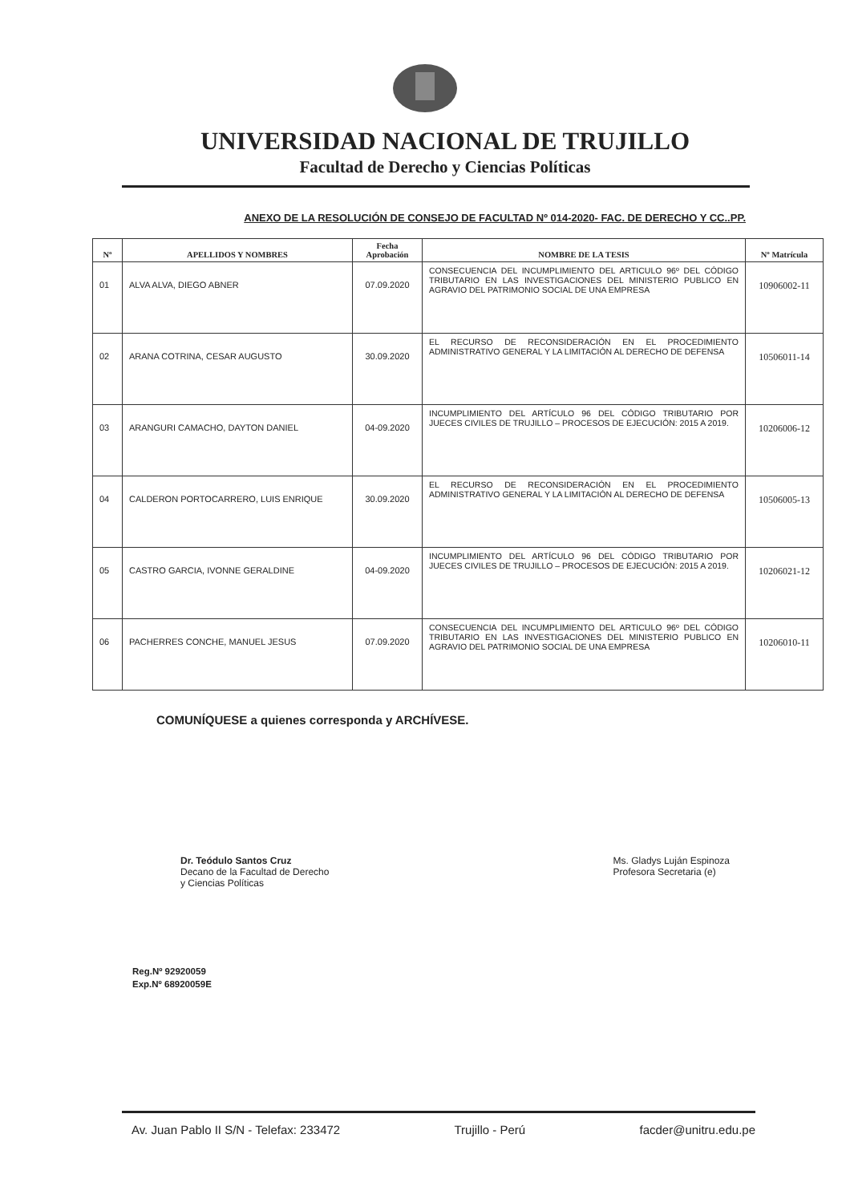UNIVERSIDAD NACIONAL DE TRUJILLO
Facultad de Derecho y Ciencias Políticas
ANEXO DE LA RESOLUCIÓN DE CONSEJO DE FACULTAD Nº 014-2020- FAC. DE DERECHO Y CC..PP.
| Nº | APELLIDOS Y NOMBRES | Fecha Aprobación | NOMBRE DE LA TESIS | Nº Matrícula |
| --- | --- | --- | --- | --- |
| 01 | ALVA ALVA, DIEGO ABNER | 07.09.2020 | CONSECUENCIA DEL INCUMPLIMIENTO DEL ARTICULO 96º DEL CÓDIGO TRIBUTARIO EN LAS INVESTIGACIONES DEL MINISTERIO PUBLICO EN AGRAVIO DEL PATRIMONIO SOCIAL DE UNA EMPRESA | 10906002-11 |
| 02 | ARANA COTRINA, CESAR AUGUSTO | 30.09.2020 | EL RECURSO DE RECONSIDERACIÓN EN EL PROCEDIMIENTO ADMINISTRATIVO GENERAL Y LA LIMITACIÓN AL DERECHO DE DEFENSA | 10506011-14 |
| 03 | ARANGURI CAMACHO, DAYTON DANIEL | 04-09.2020 | INCUMPLIMIENTO DEL ARTÍCULO 96 DEL CÓDIGO TRIBUTARIO POR JUECES CIVILES DE TRUJILLO – PROCESOS DE EJECUCIÓN: 2015 A 2019. | 10206006-12 |
| 04 | CALDERON PORTOCARRERO, LUIS ENRIQUE | 30.09.2020 | EL RECURSO DE RECONSIDERACIÓN EN EL PROCEDIMIENTO ADMINISTRATIVO GENERAL Y LA LIMITACIÓN AL DERECHO DE DEFENSA | 10506005-13 |
| 05 | CASTRO GARCIA, IVONNE GERALDINE | 04-09.2020 | INCUMPLIMIENTO DEL ARTÍCULO 96 DEL CÓDIGO TRIBUTARIO POR JUECES CIVILES DE TRUJILLO – PROCESOS DE EJECUCIÓN: 2015 A 2019. | 10206021-12 |
| 06 | PACHERRES CONCHE, MANUEL JESUS | 07.09.2020 | CONSECUENCIA DEL INCUMPLIMIENTO DEL ARTICULO 96º DEL CÓDIGO TRIBUTARIO EN LAS INVESTIGACIONES DEL MINISTERIO PUBLICO EN AGRAVIO DEL PATRIMONIO SOCIAL DE UNA EMPRESA | 10206010-11 |
COMUNÍQUESE a quienes corresponda y ARCHÍVESE.
Dr. Teódulo Santos Cruz
Decano de la Facultad de Derecho
y Ciencias Políticas
Ms. Gladys Luján Espinoza
Profesora Secretaria (e)
Reg.Nº 92920059
Exp.Nº 68920059E
Av. Juan Pablo II S/N - Telefax: 233472 Trujillo - Perú facder@unitru.edu.pe